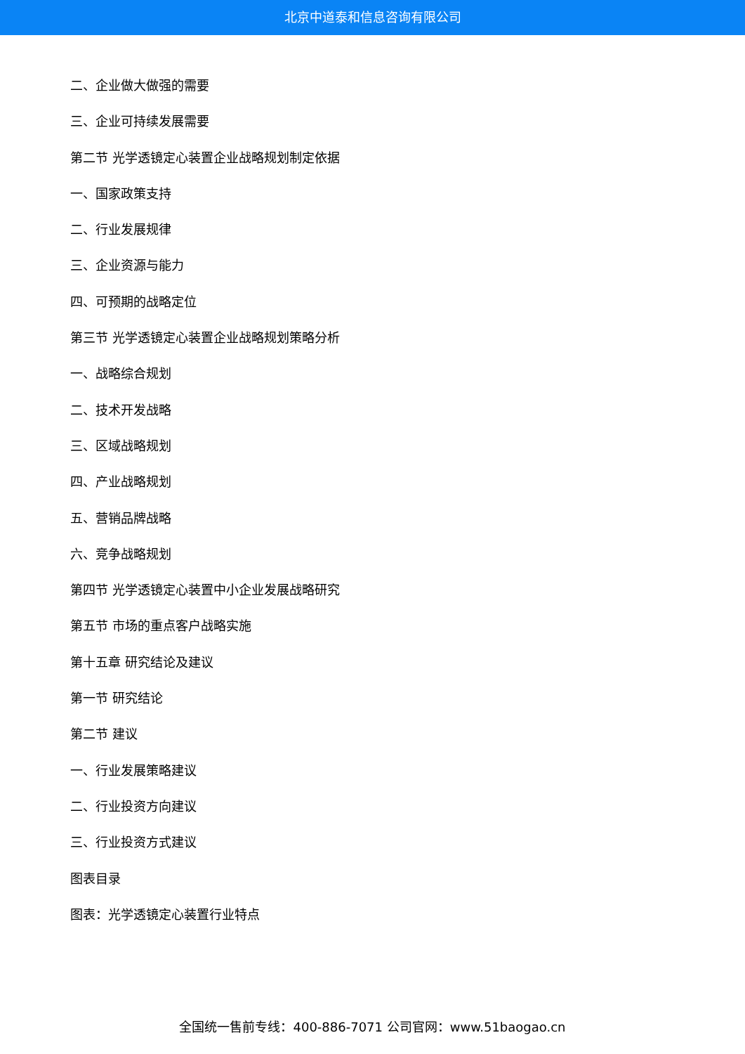北京中道泰和信息咨询有限公司
二、企业做大做强的需要
三、企业可持续发展需要
第二节 光学透镜定心装置企业战略规划制定依据
一、国家政策支持
二、行业发展规律
三、企业资源与能力
四、可预期的战略定位
第三节 光学透镜定心装置企业战略规划策略分析
一、战略综合规划
二、技术开发战略
三、区域战略规划
四、产业战略规划
五、营销品牌战略
六、竞争战略规划
第四节 光学透镜定心装置中小企业发展战略研究
第五节 市场的重点客户战略实施
第十五章 研究结论及建议
第一节 研究结论
第二节 建议
一、行业发展策略建议
二、行业投资方向建议
三、行业投资方式建议
图表目录
图表：光学透镜定心装置行业特点
全国统一售前专线：400-886-7071 公司官网：www.51baogao.cn